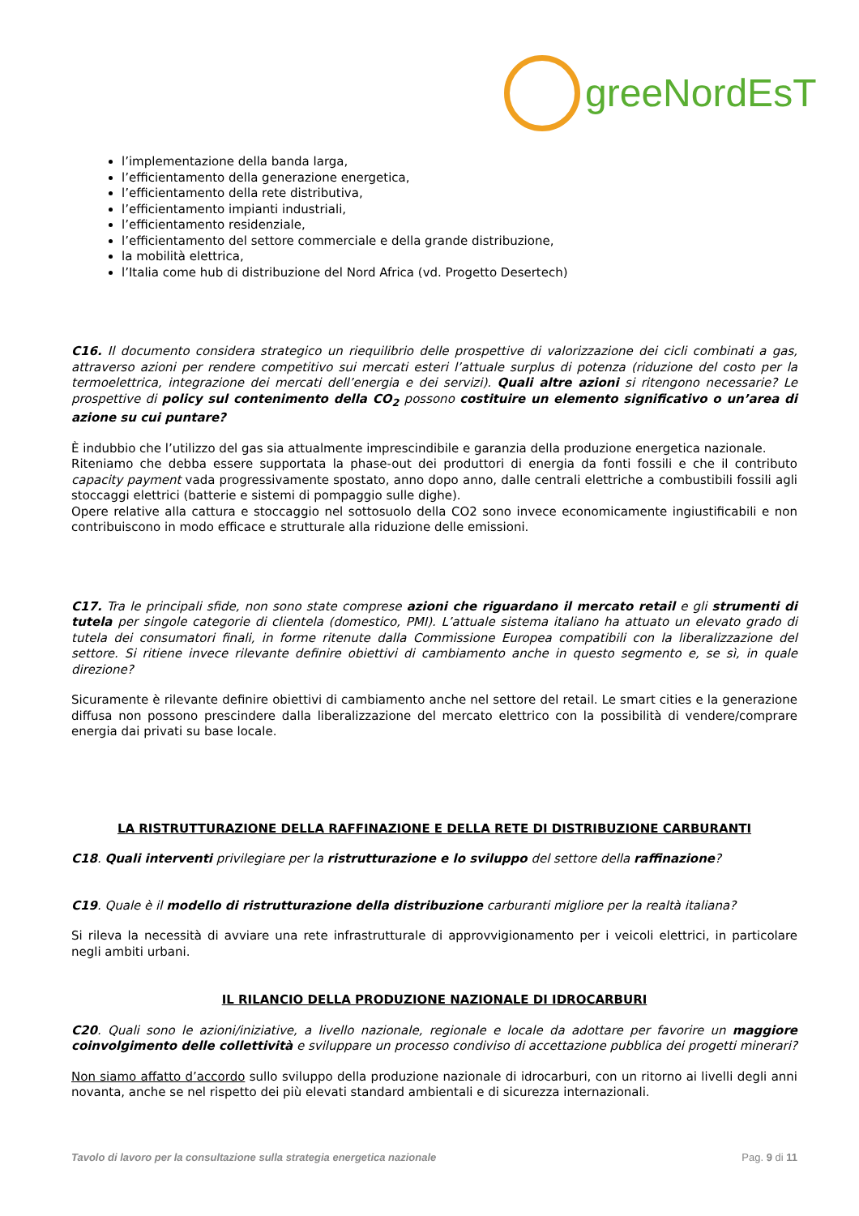greeNordEsT
l’implementazione della banda larga,
l’efficientamento della generazione energetica,
l’efficientamento della rete distributiva,
l’efficientamento impianti industriali,
l’efficientamento residenziale,
l’efficientamento del settore commerciale e della grande distribuzione,
la mobilità elettrica,
l’Italia come hub di distribuzione del Nord Africa (vd. Progetto Desertech)
C16. Il documento considera strategico un riequilibrio delle prospettive di valorizzazione dei cicli combinati a gas, attraverso azioni per rendere competitivo sui mercati esteri l’attuale surplus di potenza (riduzione del costo per la termoelettrica, integrazione dei mercati dell’energia e dei servizi). Quali altre azioni si ritengono necessarie? Le prospettive di policy sul contenimento della CO<sub>2</sub> possono costituire un elemento significativo o un’area di azione su cui puntare?
È indubbio che l’utilizzo del gas sia attualmente imprescindibile e garanzia della produzione energetica nazionale.
Riteniamo che debba essere supportata la phase-out dei produttori di energia da fonti fossili e che il contributo capacity payment vada progressivamente spostato, anno dopo anno, dalle centrali elettriche a combustibili fossili agli stoccaggi elettrici (batterie e sistemi di pompaggio sulle dighe).
Opere relative alla cattura e stoccaggio nel sottosuolo della CO2 sono invece economicamente ingiustificabili e non contribuiscono in modo efficace e strutturale alla riduzione delle emissioni.
C17. Tra le principali sfide, non sono state comprese azioni che riguardano il mercato retail e gli strumenti di tutela per singole categorie di clientela (domestico, PMI). L’attuale sistema italiano ha attuato un elevato grado di tutela dei consumatori finali, in forme ritenute dalla Commissione Europea compatibili con la liberalizzazione del settore. Si ritiene invece rilevante definire obiettivi di cambiamento anche in questo segmento e, se sì, in quale direzione?
Sicuramente è rilevante definire obiettivi di cambiamento anche nel settore del retail. Le smart cities e la generazione diffusa non possono prescindere dalla liberalizzazione del mercato elettrico con la possibilità di vendere/comprare energia dai privati su base locale.
LA RISTRUTTURAZIONE DELLA RAFFINAZIONE E DELLA RETE DI DISTRIBUZIONE CARBURANTI
C18. Quali interventi privilegiare per la ristrutturazione e lo sviluppo del settore della raffinazione?
C19. Quale è il modello di ristrutturazione della distribuzione carburanti migliore per la realtà italiana?
Si rileva la necessità di avviare una rete infrastrutturale di approvvigionamento per i veicoli elettrici, in particolare negli ambiti urbani.
IL RILANCIO DELLA PRODUZIONE NAZIONALE DI IDROCARBURI
C20. Quali sono le azioni/iniziative, a livello nazionale, regionale e locale da adottare per favorire un maggiore coinvolgimento delle collettività e sviluppare un processo condiviso di accettazione pubblica dei progetti minerari?
Non siamo affatto d’accordo sullo sviluppo della produzione nazionale di idrocarburi, con un ritorno ai livelli degli anni novanta, anche se nel rispetto dei più elevati standard ambientali e di sicurezza internazionali.
Tavolo di lavoro per la consultazione sulla strategia energetica nazionale Pag. 9 di 11